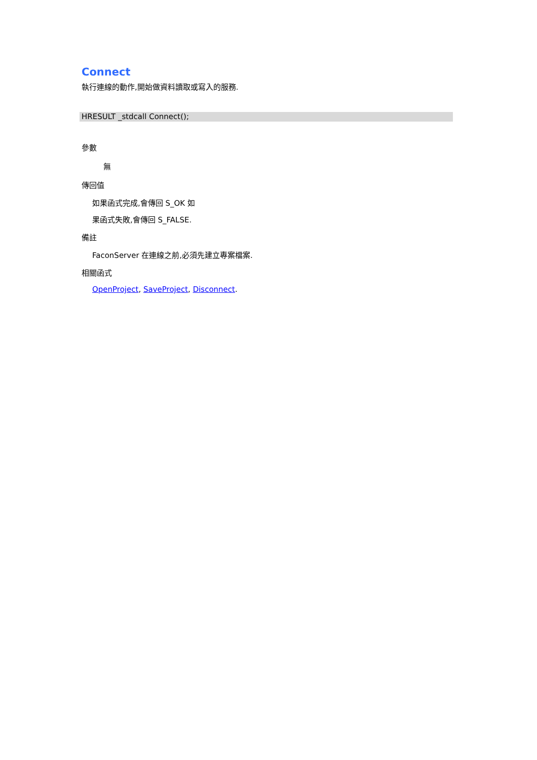Connect
執行連線的動作,開始做資料讀取或寫入的服務.
HRESULT _stdcall Connect();
參數
無
傳回值
如果函式完成,會傳回 S_OK 如
果函式失敗,會傳回 S_FALSE.
備註
FaconServer 在連線之前,必須先建立專案檔案.
相關函式
OpenProject, SaveProject, Disconnect.